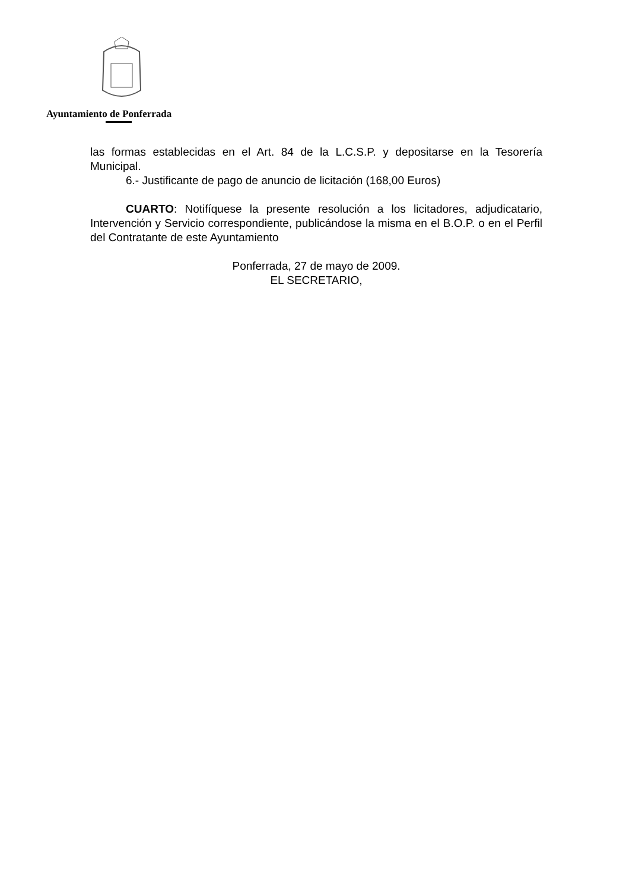Ayuntamiento de Ponferrada
las formas establecidas en el Art. 84 de la L.C.S.P. y depositarse en la Tesorería Municipal.
6.- Justificante de pago de anuncio de licitación (168,00 Euros)
CUARTO: Notifíquese la presente resolución a los licitadores, adjudicatario, Intervención y Servicio correspondiente, publicándose la misma en el B.O.P. o en el Perfil del Contratante de este Ayuntamiento
Ponferrada, 27 de mayo de 2009.
EL SECRETARIO,